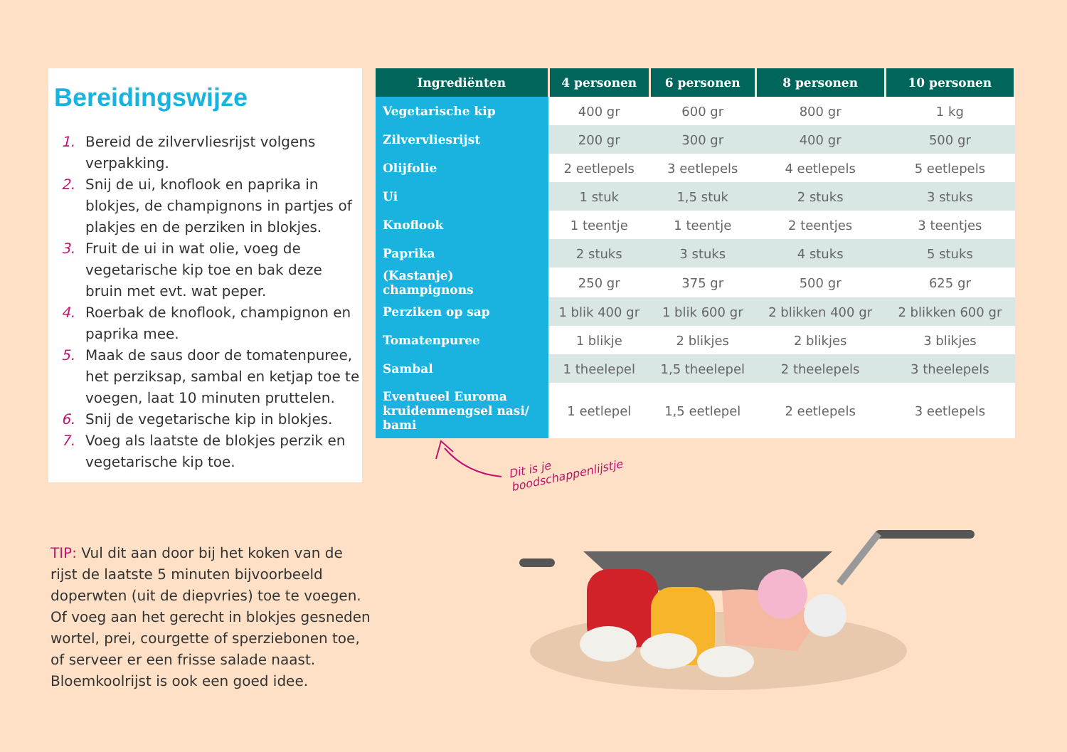Bereidingswijze
1. Bereid de zilvervliesrijst volgens verpakking.
2. Snij de ui, knoflook en paprika in blokjes, de champignons in partjes of plakjes en de perziken in blokjes.
3. Fruit de ui in wat olie, voeg de vegetarische kip toe en bak deze bruin met evt. wat peper.
4. Roerbak de knoflook, champignon en paprika mee.
5. Maak de saus door de tomatenpuree, het perziksap, sambal en ketjap toe te voegen, laat 10 minuten pruttelen.
6. Snij de vegetarische kip in blokjes.
7. Voeg als laatste de blokjes perzik en vegetarische kip toe.
| Ingrediënten | 4 personen | 6 personen | 8 personen | 10 personen |
| --- | --- | --- | --- | --- |
| Vegetarische kip | 400 gr | 600 gr | 800 gr | 1 kg |
| Zilvervliesrijst | 200 gr | 300 gr | 400 gr | 500 gr |
| Olijfolie | 2 eetlepels | 3 eetlepels | 4 eetlepels | 5 eetlepels |
| Ui | 1 stuk | 1,5 stuk | 2 stuks | 3 stuks |
| Knoflook | 1 teentje | 1 teentje | 2 teentjes | 3 teentjes |
| Paprika | 2 stuks | 3 stuks | 4 stuks | 5 stuks |
| (Kastanje) champignons | 250 gr | 375 gr | 500 gr | 625 gr |
| Perziken op sap | 1 blik 400 gr | 1 blik 600 gr | 2 blikken 400 gr | 2 blikken 600 gr |
| Tomatenpuree | 1 blikje | 2 blikjes | 2 blikjes | 3 blikjes |
| Sambal | 1 theelepel | 1,5 theelepel | 2 theelepels | 3 theelepels |
| Eventueel Euroma kruidenmengsel nasi/ bami | 1 eetlepel | 1,5 eetlepel | 2 eetlepels | 3 eetlepels |
Dit is je
boodschappenlijstje
TIP: Vul dit aan door bij het koken van de rijst de laatste 5 minuten bijvoorbeeld doperwten (uit de diepvries) toe te voegen. Of voeg aan het gerecht in blokjes gesneden wortel, prei, courgette of sperziebonen toe, of serveer er een frisse salade naast. Bloemkoolrijst is ook een goed idee.